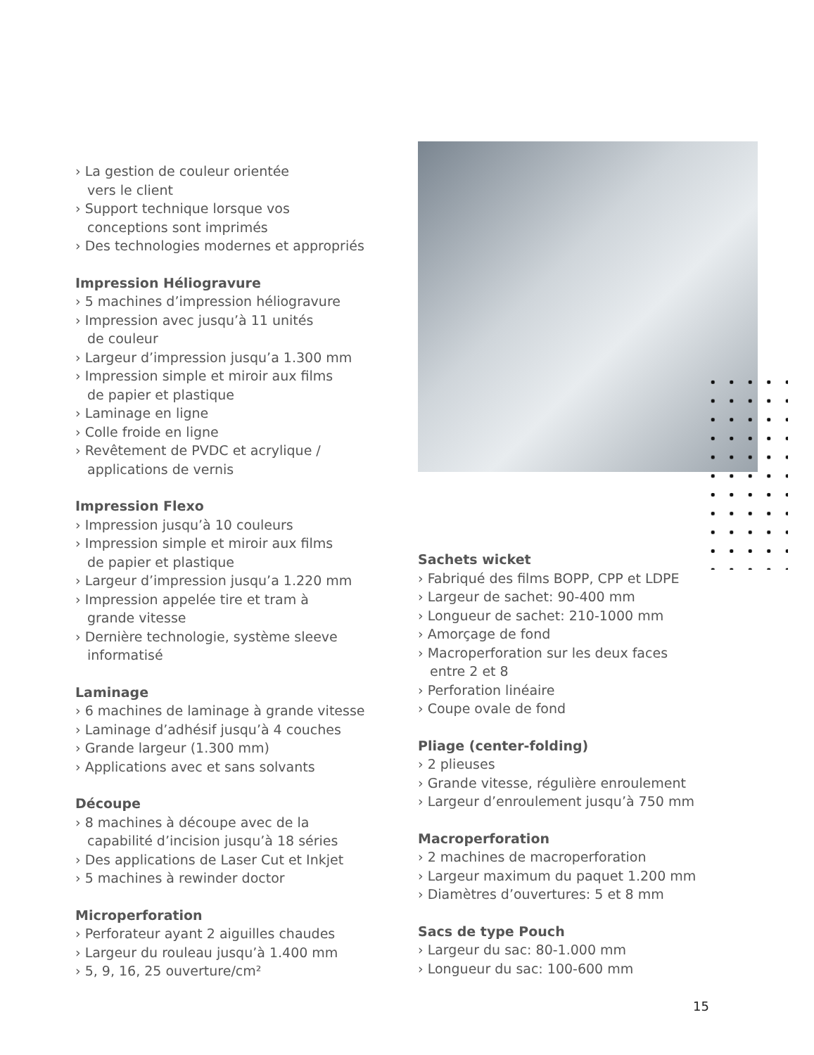› La gestion de couleur orientée
vers le client
› Support technique lorsque vos
conceptions sont imprimés
› Des technologies modernes et appropriés
Impression Héliogravure
› 5 machines d’impression héliogravure
› Impression avec jusqu’à 11 unités
de couleur
› Largeur d’impression jusqu’a 1.300 mm
› Impression simple et miroir aux films
de papier et plastique
› Laminage en ligne
› Colle froide en ligne
› Revêtement de PVDC et acrylique /
applications de vernis
Impression Flexo
› Impression jusqu’à 10 couleurs
› Impression simple et miroir aux films
de papier et plastique
› Largeur d’impression jusqu’a 1.220 mm
› Impression appelée tire et tram à
grande vitesse
› Dernière technologie, système sleeve
informatisé
Laminage
› 6 machines de laminage à grande vitesse
› Laminage d’adhésif jusqu’à 4 couches
› Grande largeur (1.300 mm)
› Applications avec et sans solvants
Découpe
› 8 machines à découpe avec de la
capabilité d’incision jusqu’à 18 séries
› Des applications de Laser Cut et Inkjet
› 5 machines à rewinder doctor
Microperforation
› Perforateur ayant 2 aiguilles chaudes
› Largeur du rouleau jusqu’à 1.400 mm
› 5, 9, 16, 25 ouverture/cm²
Sachets wicket
› Fabriqué des films BOPP, CPP et LDPE
› Largeur de sachet: 90-400 mm
› Longueur de sachet: 210-1000 mm
› Amorçage de fond
› Macroperforation sur les deux faces
entre 2 et 8
› Perforation linéaire
› Coupe ovale de fond
Pliage (center-folding)
› 2 plieuses
› Grande vitesse, régulière enroulement
› Largeur d’enroulement jusqu’à 750 mm
Macroperforation
› 2 machines de macroperforation
› Largeur maximum du paquet 1.200 mm
› Diamètres d’ouvertures: 5 et 8 mm
Sacs de type Pouch
› Largeur du sac: 80-1.000 mm
› Longueur du sac: 100-600 mm
15